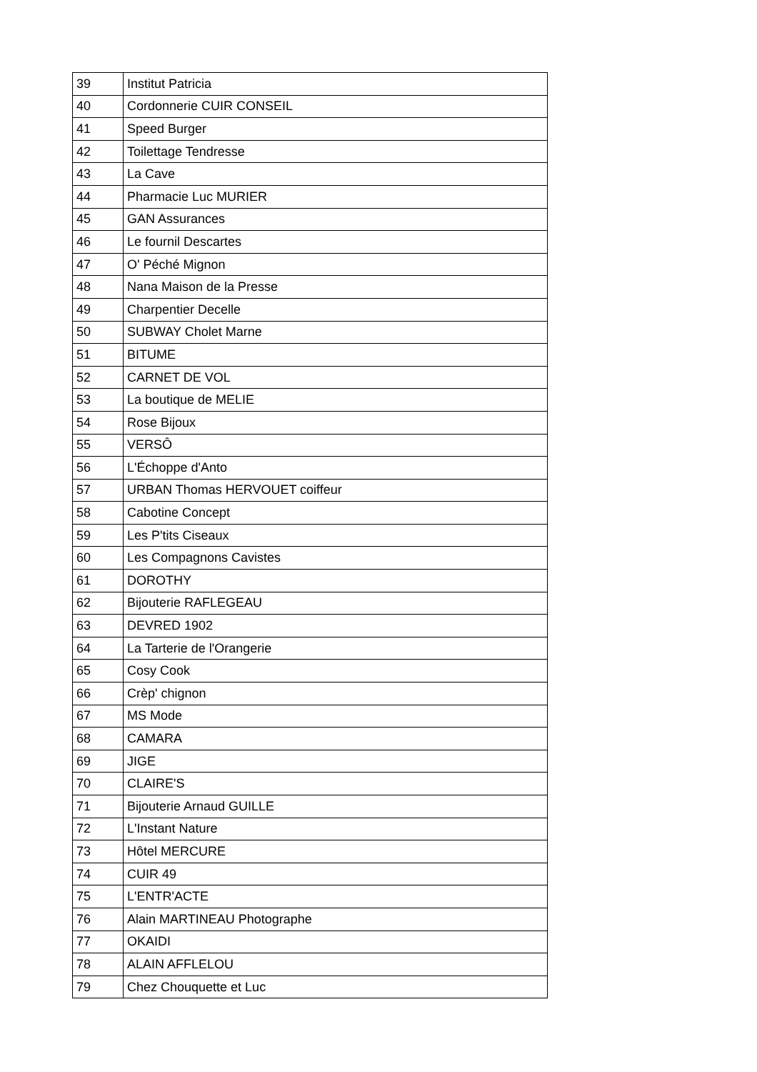| 39 | Institut Patricia |
| 40 | Cordonnerie CUIR CONSEIL |
| 41 | Speed Burger |
| 42 | Toilettage Tendresse |
| 43 | La Cave |
| 44 | Pharmacie Luc MURIER |
| 45 | GAN Assurances |
| 46 | Le fournil Descartes |
| 47 | O' Péché Mignon |
| 48 | Nana Maison de la Presse |
| 49 | Charpentier Decelle |
| 50 | SUBWAY Cholet Marne |
| 51 | BITUME |
| 52 | CARNET DE VOL |
| 53 | La boutique de MELIE |
| 54 | Rose Bijoux |
| 55 | VERSÔ |
| 56 | L'Échoppe d'Anto |
| 57 | URBAN Thomas HERVOUET coiffeur |
| 58 | Cabotine Concept |
| 59 | Les P'tits Ciseaux |
| 60 | Les Compagnons Cavistes |
| 61 | DOROTHY |
| 62 | Bijouterie RAFLEGEAU |
| 63 | DEVRED 1902 |
| 64 | La Tarterie de l'Orangerie |
| 65 | Cosy Cook |
| 66 | Crèp' chignon |
| 67 | MS Mode |
| 68 | CAMARA |
| 69 | JIGE |
| 70 | CLAIRE'S |
| 71 | Bijouterie Arnaud GUILLE |
| 72 | L'Instant Nature |
| 73 | Hôtel MERCURE |
| 74 | CUIR 49 |
| 75 | L'ENTR'ACTE |
| 76 | Alain MARTINEAU Photographe |
| 77 | OKAIDI |
| 78 | ALAIN AFFLELOU |
| 79 | Chez Chouquette et Luc |